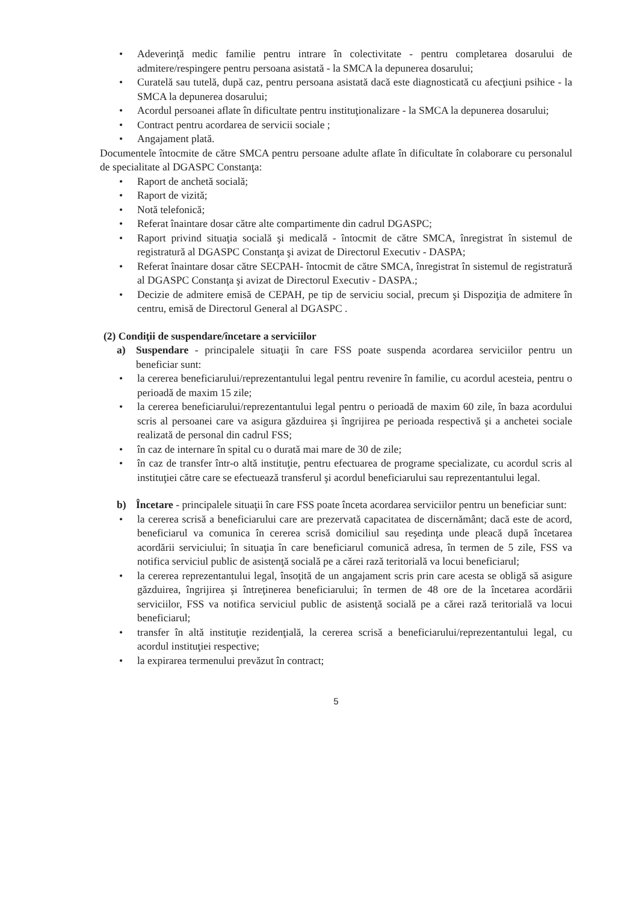• Adeverinţă medic familie pentru intrare în colectivitate - pentru completarea dosarului de admitere/respingere pentru persoana asistată - la SMCA la depunerea dosarului;
• Curatelă sau tutelă, după caz, pentru persoana asistată dacă este diagnosticată cu afecţiuni psihice - la SMCA la depunerea dosarului;
• Acordul persoanei aflate în dificultate pentru instituţionalizare - la SMCA la depunerea dosarului;
• Contract pentru acordarea de servicii sociale ;
• Angajament plată.
Documentele întocmite de către SMCA pentru persoane adulte aflate în dificultate în colaborare cu personalul de specialitate al DGASPC Constanţa:
• Raport de anchetă socială;
• Raport de vizită;
• Notă telefonică;
• Referat înaintare dosar către alte compartimente din cadrul DGASPC;
• Raport privind situaţia socială şi medicală - întocmit de către SMCA, înregistrat în sistemul de registratură al DGASPC Constanţa şi avizat de Directorul Executiv - DASPA;
• Referat înaintare dosar către SECPAH- întocmit de către SMCA, înregistrat în sistemul de registratură al DGASPC Constanţa şi avizat de Directorul Executiv - DASPA.;
• Decizie de admitere emisă de CEPAH, pe tip de serviciu social, precum şi Dispoziţia de admitere în centru, emisă de Directorul General al DGASPC .
(2) Condiţii de suspendare/încetare a serviciilor
a) Suspendare - principalele situaţii în care FSS poate suspenda acordarea serviciilor pentru un beneficiar sunt:
• la cererea beneficiarului/reprezentantului legal pentru revenire în familie, cu acordul acesteia, pentru o perioadă de maxim 15 zile;
• la cererea beneficiarului/reprezentantului legal pentru o perioadă de maxim 60 zile, în baza acordului scris al persoanei care va asigura găzduirea şi îngrijirea pe perioada respectivă şi a anchetei sociale realizată de personal din cadrul FSS;
• în caz de internare în spital cu o durată mai mare de 30 de zile;
• în caz de transfer într-o altă instituţie, pentru efectuarea de programe specializate, cu acordul scris al instituţiei către care se efectuează transferul şi acordul beneficiarului sau reprezentantului legal.
b) Încetare - principalele situaţii în care FSS poate înceta acordarea serviciilor pentru un beneficiar sunt:
• la cererea scrisă a beneficiarului care are prezervată capacitatea de discernământ; dacă este de acord, beneficiarul va comunica în cererea scrisă domiciliul sau reşedinţa unde pleacă după încetarea acordării serviciului; în situaţia în care beneficiarul comunică adresa, în termen de 5 zile, FSS va notifica serviciul public de asistenţă socială pe a cărei rază teritorială va locui beneficiarul;
• la cererea reprezentantului legal, însoţită de un angajament scris prin care acesta se obligă să asigure găzduirea, îngrijirea şi întreţinerea beneficiarului; în termen de 48 ore de la încetarea acordării serviciilor, FSS va notifica serviciul public de asistenţă socială pe a cărei rază teritorială va locui beneficiarul;
• transfer în altă instituţie rezidenţială, la cererea scrisă a beneficiarului/reprezentantului legal, cu acordul instituţiei respective;
• la expirarea termenului prevăzut în contract;
5